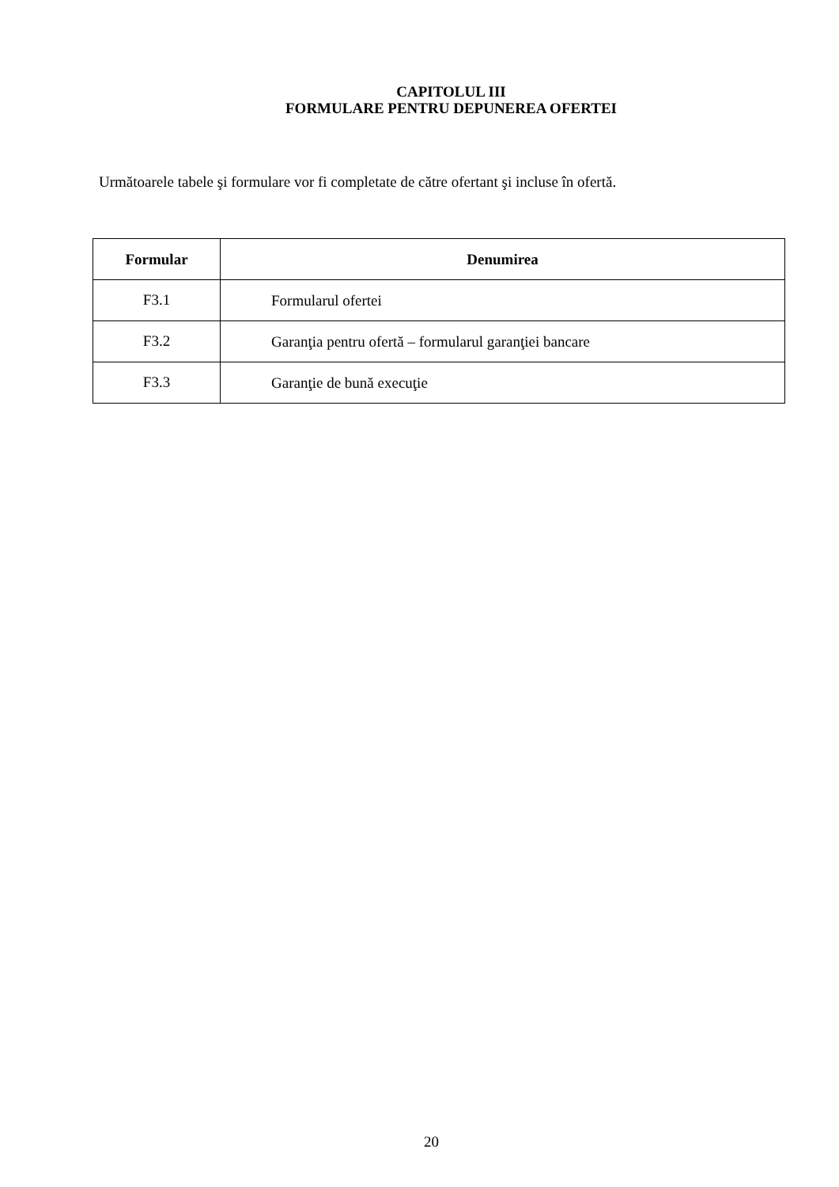CAPITOLUL III
FORMULARE PENTRU DEPUNEREA OFERTEI
Următoarele tabele şi formulare vor fi completate de către ofertant şi incluse în ofertă.
| Formular | Denumirea |
| --- | --- |
| F3.1 | Formularul ofertei |
| F3.2 | Garanţia pentru ofertă – formularul garanţiei bancare |
| F3.3 | Garanţie de bună execuţie |
20